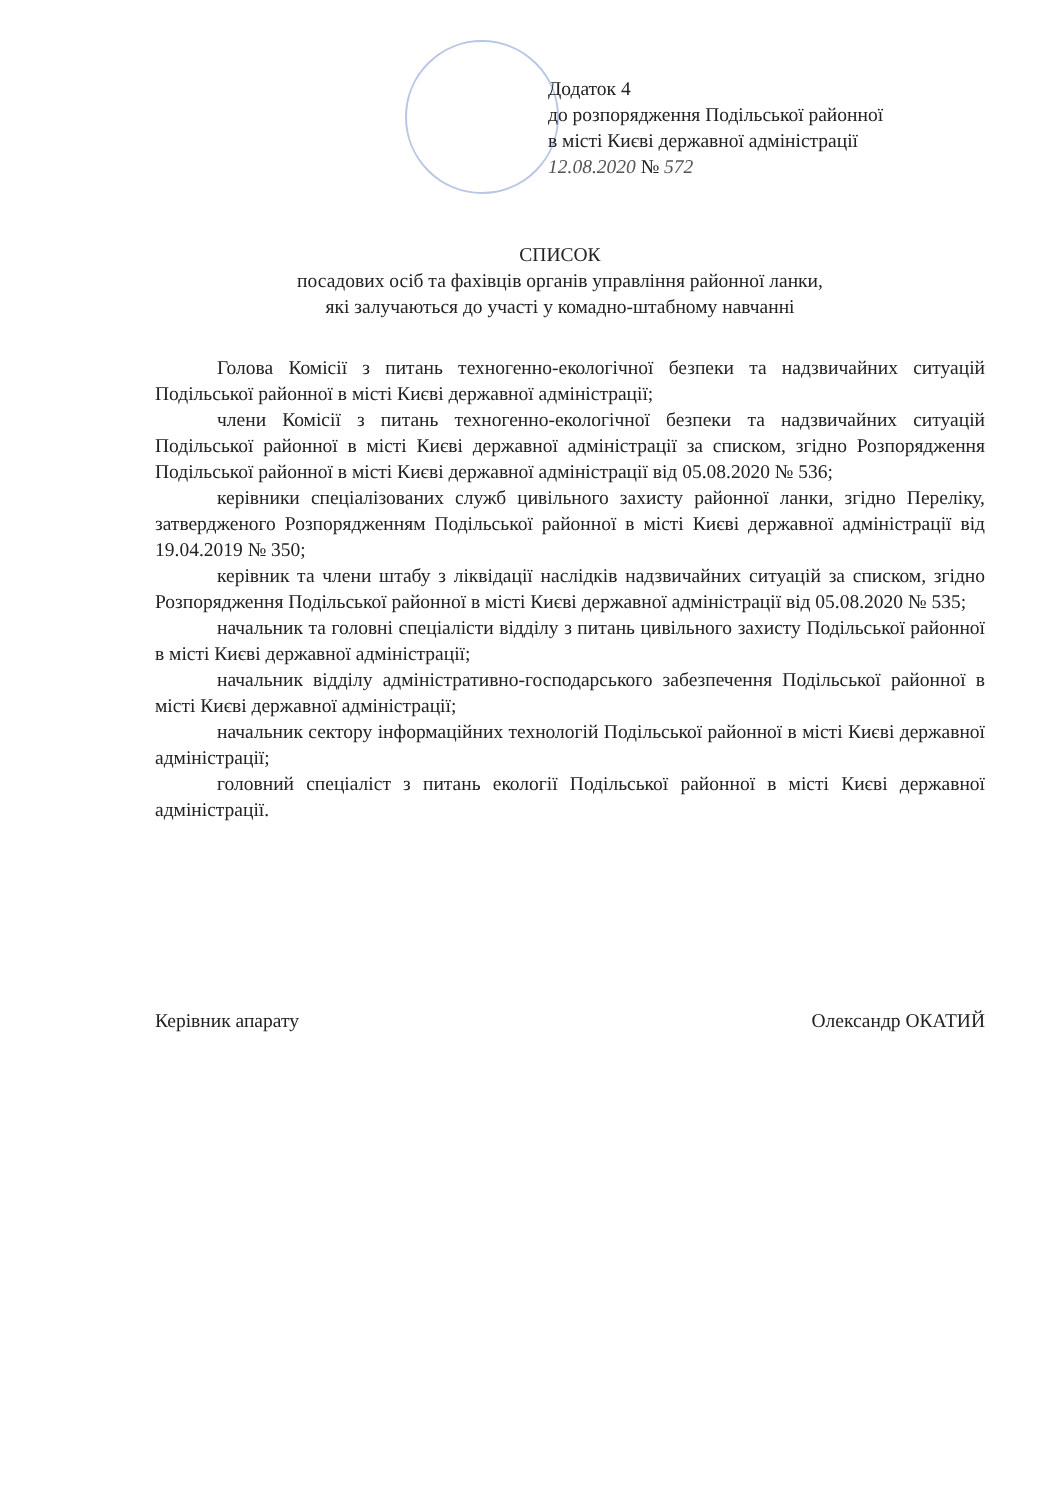Додаток 4
до розпорядження Подільської районної
в місті Києві державної адміністрації
12.08.2020 № 572
СПИСОК
посадових осіб та фахівців органів управління районної ланки,
які залучаються до участі у комадно-штабному навчанні
Голова Комісії з питань техногенно-екологічної безпеки та надзвичайних ситуацій Подільської районної в місті Києві державної адміністрації;
члени Комісії з питань техногенно-екологічної безпеки та надзвичайних ситуацій Подільської районної в місті Києві державної адміністрації за списком, згідно Розпорядження Подільської районної в місті Києві державної адміністрації від 05.08.2020 № 536;
керівники спеціалізованих служб цивільного захисту районної ланки, згідно Переліку, затвердженого Розпорядженням Подільської районної в місті Києві державної адміністрації від 19.04.2019 № 350;
керівник та члени штабу з ліквідації наслідків надзвичайних ситуацій за списком, згідно Розпорядження Подільської районної в місті Києві державної адміністрації від 05.08.2020 № 535;
начальник та головні спеціалісти відділу з питань цивільного захисту Подільської районної в місті Києві державної адміністрації;
начальник відділу адміністративно-господарського забезпечення Подільської районної в місті Києві державної адміністрації;
начальник сектору інформаційних технологій Подільської районної в місті Києві державної адміністрації;
головний спеціаліст з питань екології Подільської районної в місті Києві державної адміністрації.
Керівник апарату Олександр ОКАТИЙ